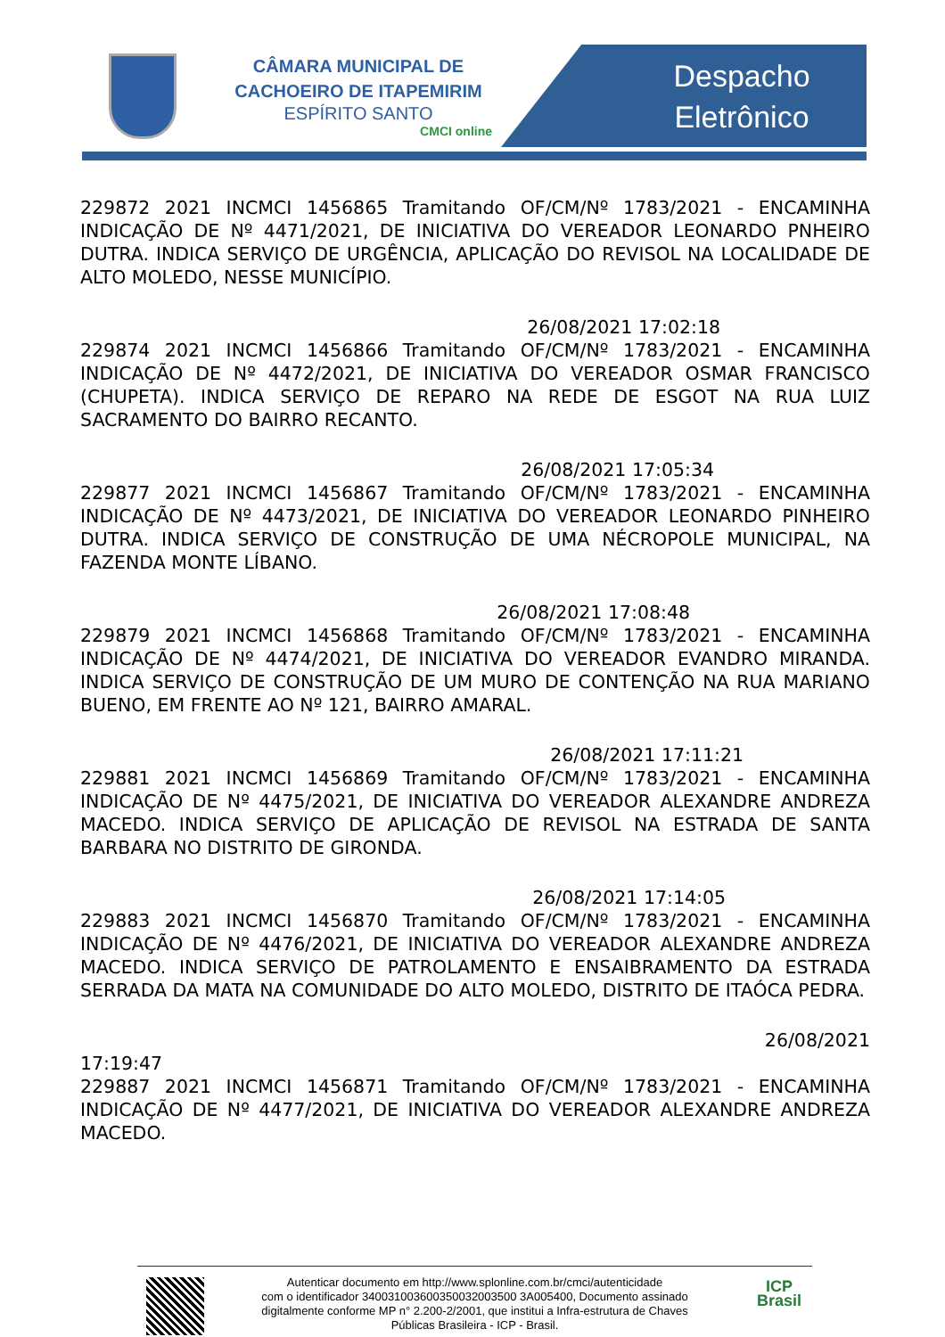CÂMARA MUNICIPAL DE CACHOEIRO DE ITAPEMIRIM
ESPÍRITO SANTO
CMCI online
Despacho
Eletrônico
229872 2021 INCMCI 1456865 Tramitando OF/CM/Nº 1783/2021 - ENCAMINHA INDICAÇÃO DE Nº 4471/2021, DE INICIATIVA DO VEREADOR LEONARDO PNHEIRO DUTRA. INDICA SERVIÇO DE URGÊNCIA, APLICAÇÃO DO REVISOL NA LOCALIDADE DE ALTO MOLEDO, NESSE MUNICÍPIO.
26/08/2021 17:02:18
229874 2021 INCMCI 1456866 Tramitando OF/CM/Nº 1783/2021 - ENCAMINHA INDICAÇÃO DE Nº 4472/2021, DE INICIATIVA DO VEREADOR OSMAR FRANCISCO (CHUPETA). INDICA SERVIÇO DE REPARO NA REDE DE ESGOT NA RUA LUIZ SACRAMENTO DO BAIRRO RECANTO.
26/08/2021 17:05:34
229877 2021 INCMCI 1456867 Tramitando OF/CM/Nº 1783/2021 - ENCAMINHA INDICAÇÃO DE Nº 4473/2021, DE INICIATIVA DO VEREADOR LEONARDO PINHEIRO DUTRA. INDICA SERVIÇO DE CONSTRUÇÃO DE UMA NÉCROPOLE MUNICIPAL, NA FAZENDA MONTE LÍBANO.
26/08/2021 17:08:48
229879 2021 INCMCI 1456868 Tramitando OF/CM/Nº 1783/2021 - ENCAMINHA INDICAÇÃO DE Nº 4474/2021, DE INICIATIVA DO VEREADOR EVANDRO MIRANDA. INDICA SERVIÇO DE CONSTRUÇÃO DE UM MURO DE CONTENÇÃO NA RUA MARIANO BUENO, EM FRENTE AO Nº 121, BAIRRO AMARAL.
26/08/2021 17:11:21
229881 2021 INCMCI 1456869 Tramitando OF/CM/Nº 1783/2021 - ENCAMINHA INDICAÇÃO DE Nº 4475/2021, DE INICIATIVA DO VEREADOR ALEXANDRE ANDREZA MACEDO. INDICA SERVIÇO DE APLICAÇÃO DE REVISOL NA ESTRADA DE SANTA BARBARA NO DISTRITO DE GIRONDA.
26/08/2021 17:14:05
229883 2021 INCMCI 1456870 Tramitando OF/CM/Nº 1783/2021 - ENCAMINHA INDICAÇÃO DE Nº 4476/2021, DE INICIATIVA DO VEREADOR ALEXANDRE ANDREZA MACEDO. INDICA SERVIÇO DE PATROLAMENTO E ENSAIBRAMENTO DA ESTRADA SERRADA DA MATA NA COMUNIDADE DO ALTO MOLEDO, DISTRITO DE ITAÓCA PEDRA.
26/08/2021
17:19:47
229887 2021 INCMCI 1456871 Tramitando OF/CM/Nº 1783/2021 - ENCAMINHA INDICAÇÃO DE Nº 4477/2021, DE INICIATIVA DO VEREADOR ALEXANDRE ANDREZA MACEDO.
Autenticar documento em http://www.splonline.com.br/cmci/autenticidade
com o identificador 340031003600350032003500 3A005400, Documento assinado
digitalmente conforme MP n° 2.200-2/2001, que institui a Infra-estrutura de Chaves
Públicas Brasileira - ICP - Brasil.
ICP
Brasil